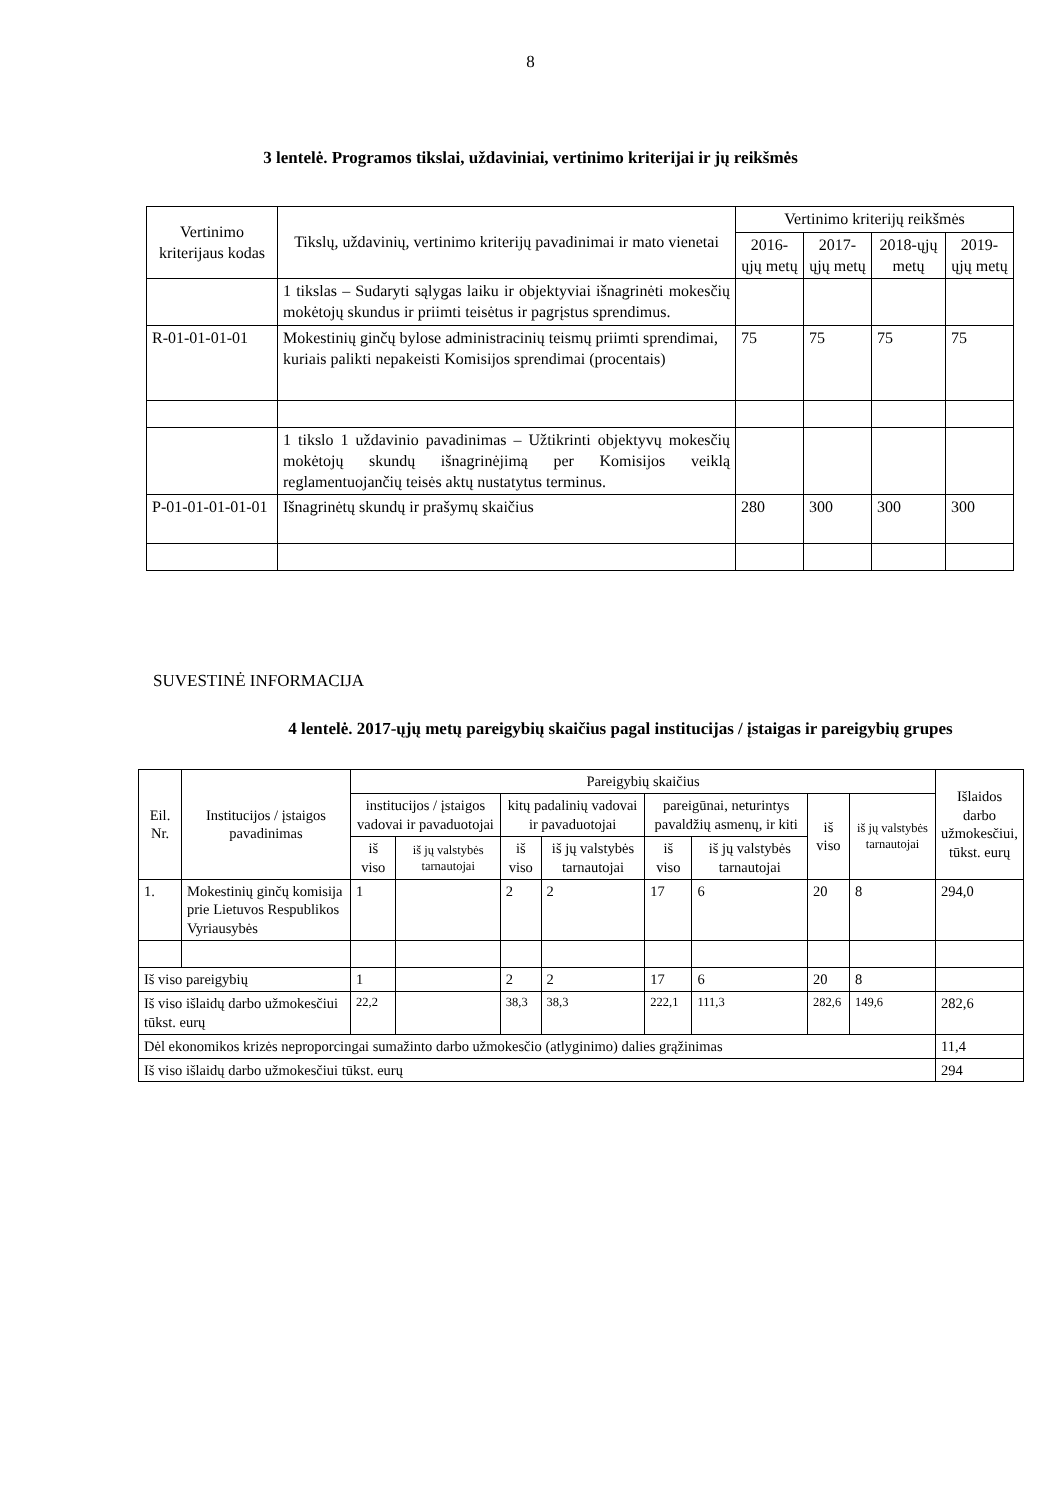8
3 lentelė. Programos tikslai, uždaviniai, vertinimo kriterijai ir jų reikšmės
| Vertinimo kriterijaus kodas | Tikslų, uždavinių, vertinimo kriterijų pavadinimai ir mato vienetai | Vertinimo kriterijų reikšmės | | | |
| --- | --- | --- | --- | --- | --- |
| | | 2016-ųjų metų | 2017-ųjų metų | 2018-ųjų metų | 2019-ųjų metų |
| | 1 tikslas – Sudaryti sąlygas laiku ir objektyviai išnagrinėti mokesčių mokėtojų skundus ir priimti teisėtus ir pagrįstus sprendimus. | | | | |
| R-01-01-01-01 | Mokestinių ginčų bylose administracinių teismų priimti sprendimai, kuriais palikti nepakeisti Komisijos sprendimai (procentais) | 75 | 75 | 75 | 75 |
| | 1 tikslo 1 uždavinio pavadinimas – Užtikrinti objektyvų mokesčių mokėtojų skundų išnagrinėjimą per Komisijos veiklą reglamentuojančių teisės aktų nustatytus terminus. | | | | |
| P-01-01-01-01-01 | Išnagrinėtų skundų ir prašymų skaičius | 280 | 300 | 300 | 300 |
SUVESTINĖ INFORMACIJA
4 lentelė. 2017-ųjų metų pareigybių skaičius pagal institucijas / įstaigas ir pareigybių grupes
| Eil. Nr. | Institucijos / įstaigos pavadinimas | Pareigybių skaičius | | | | | | | | Išlaidos darbo užmokesčiui, tūkst. eurų |
| --- | --- | --- | --- | --- | --- | --- | --- | --- | --- | --- |
| | | institucijos / įstaigos vadovai ir pavaduotojai | | kitų padalinių vadovai ir pavaduotojai | | pareigūnai, neturintys pavaldžių asmenų, ir kiti | | iš viso | iš jų valstybės tarnautojai | |
| | | iš viso | iš jų valstybės tarnautojai | iš viso | iš jų valstybės tarnautojai | iš viso | iš jų valstybės tarnautojai | | | |
| 1. | Mokestinių ginčų komisija prie Lietuvos Respublikos Vyriausybės | 1 | | 2 | 2 | 17 | 6 | 20 | 8 | 294,0 |
| Iš viso pareigybių | | 1 | | 2 | 2 | 17 | 6 | 20 | 8 | |
| Iš viso išlaidų darbo užmokesčiui tūkst. eurų | | 22,2 | | 38,3 | 38,3 | 222,1 | 111,3 | 282,6 | 149,6 | 282,6 |
| Dėl ekonomikos krizės neproporcingai sumažinto darbo užmokesčio (atlyginimo) dalies grąžinimas | | | | | | | | | | 11,4 |
| Iš viso išlaidų darbo užmokesčiui tūkst. eurų | | | | | | | | | | 294 |